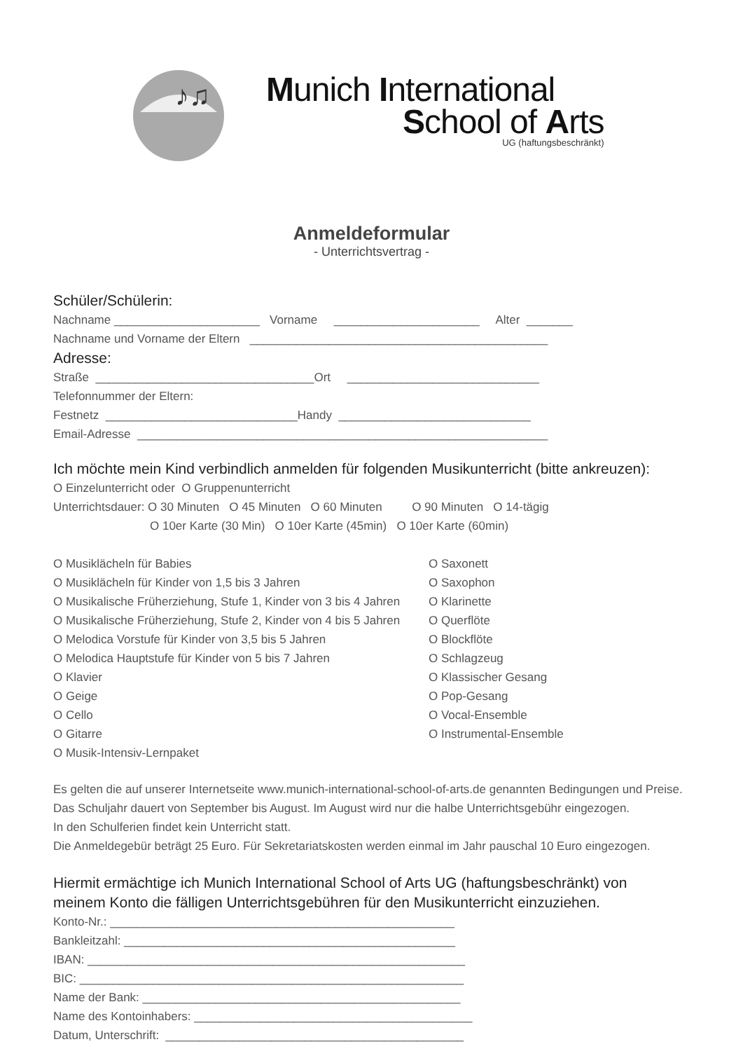♪♫
Munich International
School of Arts
UG (haftungsbeschränkt)
Anmeldeformular
- Unterrichtsvertrag -
Schüler/Schülerin:
Nachname ______________________ Vorname ______________________ Alter _______
Nachname und Vorname der Eltern _____________________________________________
Adresse:
Straße _________________________________Ort _____________________________
Telefonnummer der Eltern:
Festnetz _____________________________Handy _____________________________
Email-Adresse ______________________________________________________________
Ich möchte mein Kind verbindlich anmelden für folgenden Musikunterricht (bitte ankreuzen):
O Einzelunterricht oder O Gruppenunterricht
Unterrichtsdauer: O 30 Minuten O 45 Minuten O 60 Minuten O 90 Minuten O 14-tägig
O 10er Karte (30 Min) O 10er Karte (45min) O 10er Karte (60min)
O Musiklächeln für Babies
O Musiklächeln für Kinder von 1,5 bis 3 Jahren
O Musikalische Früherziehung, Stufe 1, Kinder von 3 bis 4 Jahren
O Musikalische Früherziehung, Stufe 2, Kinder von 4 bis 5 Jahren
O Melodica Vorstufe für Kinder von 3,5 bis 5 Jahren
O Melodica Hauptstufe für Kinder von 5 bis 7 Jahren
O Klavier
O Geige
O Cello
O Gitarre
O Musik-Intensiv-Lernpaket
O Saxonett
O Saxophon
O Klarinette
O Querflöte
O Blockflöte
O Schlagzeug
O Klassischer Gesang
O Pop-Gesang
O Vocal-Ensemble
O Instrumental-Ensemble
Es gelten die auf unserer Internetseite www.munich-international-school-of-arts.de genannten Bedingungen und Preise.
Das Schuljahr dauert von September bis August. Im August wird nur die halbe Unterrichtsgebühr eingezogen.
In den Schulferien findet kein Unterricht statt.
Die Anmeldegebür beträgt 25 Euro. Für Sekretariatskosten werden einmal im Jahr pauschal 10 Euro eingezogen.
Hiermit ermächtige ich Munich International School of Arts UG (haftungsbeschränkt) von
meinem Konto die fälligen Unterrichtsgebühren für den Musikunterricht einzuziehen.
Konto-Nr.: ____________________________________________________
Bankleitzahl: __________________________________________________
IBAN: _________________________________________________________
BIC: __________________________________________________________
Name der Bank: ________________________________________________
Name des Kontoinhabers: __________________________________________
Datum, Unterschrift: _____________________________________________